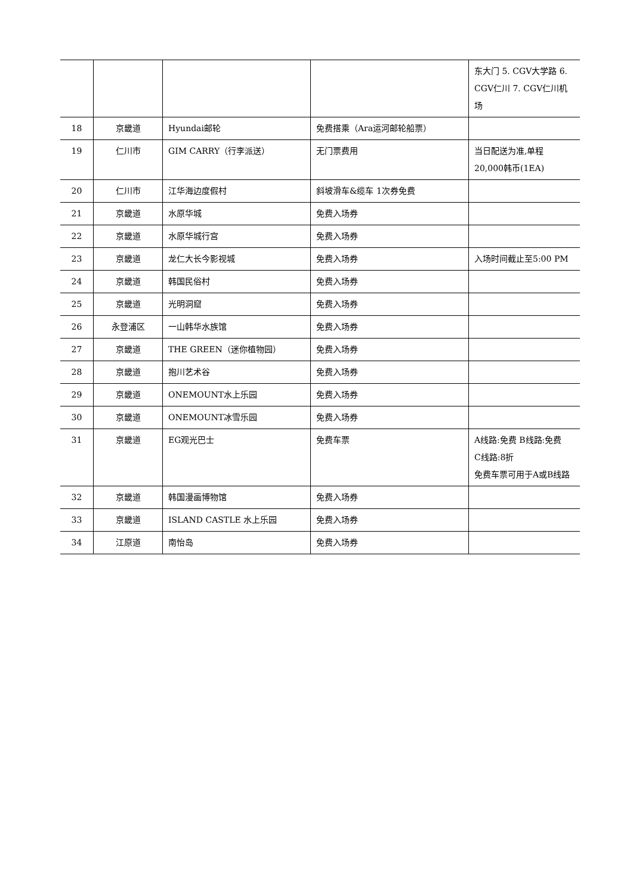| | | | | 东大门 5. CGV大学路 6. CGV仁川 7. CGV仁川机场 |
| 18 | 京畿道 | Hyundai邮轮 | 免费搭乘（Ara运河邮轮船票） | |
| 19 | 仁川市 | GIM CARRY（行李派送） | 无门票费用 | 当日配送为准,单程 20,000韩币(1EA) |
| 20 | 仁川市 | 江华海边度假村 | 斜坡滑车&缆车 1次券免费 | |
| 21 | 京畿道 | 水原华城 | 免费入场券 | |
| 22 | 京畿道 | 水原华城行宫 | 免费入场券 | |
| 23 | 京畿道 | 龙仁大长今影视城 | 免费入场券 | 入场时间截止至5:00 PM |
| 24 | 京畿道 | 韩国民俗村 | 免费入场券 | |
| 25 | 京畿道 | 光明洞窟 | 免费入场券 | |
| 26 | 永登浦区 | 一山韩华水族馆 | 免费入场券 | |
| 27 | 京畿道 | THE GREEN（迷你植物园） | 免费入场券 | |
| 28 | 京畿道 | 抱川艺术谷 | 免费入场券 | |
| 29 | 京畿道 | ONEMOUNT水上乐园 | 免费入场券 | |
| 30 | 京畿道 | ONEMOUNT冰雪乐园 | 免费入场券 | |
| 31 | 京畿道 | EG观光巴士 | 免费车票 | A线路:免费 B线路:免费 C线路:8折 免费车票可用于A或B线路 |
| 32 | 京畿道 | 韩国漫画博物馆 | 免费入场券 | |
| 33 | 京畿道 | ISLAND CASTLE 水上乐园 | 免费入场券 | |
| 34 | 江原道 | 南怡岛 | 免费入场券 | |